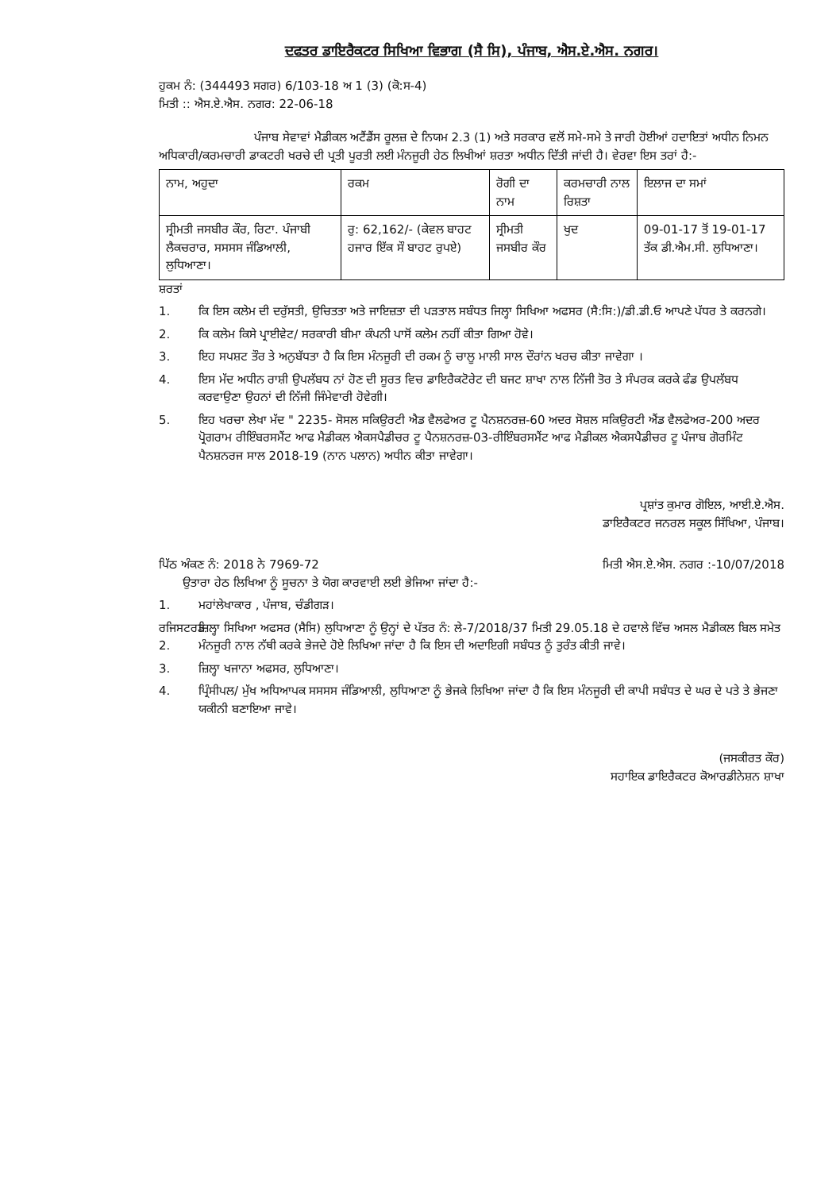ਦਫਤਰ ਡਾਇਰੈਕਟਰ ਸਿਖਿਆ ਵਿਭਾਗ (ਸੈ ਸਿ), ਪੰਜਾਬ, ਐਸ.ਏ.ਐਸ. ਨਗਰ।
ਹੁਕਮ ਨੰ: (344493 ਸਗਰ) 6/103-18 ਅ 1 (3) (ਕੋ:ਸ-4)
ਮਿਤੀ :: ਐਸ.ਏ.ਐਸ. ਨਗਰ: 22-06-18
ਪੰਜਾਬ ਸੇਵਾਵਾਂ ਮੈਡੀਕਲ ਅਟੈਂਡੈਂਸ ਰੂਲਜ਼ ਦੇ ਨਿਯਮ 2.3 (1) ਅਤੇ ਸਰਕਾਰ ਵਲੋਂ ਸਮੇ-ਸਮੇ ਤੇ ਜਾਰੀ ਹੋਈਆਂ ਹਦਾਇਤਾਂ ਅਧੀਨ ਨਿਮਨ ਅਧਿਕਾਰੀ/ਕਰਮਚਾਰੀ ਡਾਕਟਰੀ ਖਰਚੇ ਦੀ ਪ੍ਰਤੀ ਪੂਰਤੀ ਲਈ ਮੰਨਜੂਰੀ ਹੇਠ ਲਿਖੀਆਂ ਸ਼ਰਤਾ ਅਧੀਨ ਦਿੱਤੀ ਜਾਂਦੀ ਹੈ। ਵੇਰਵਾ ਇਸ ਤਰਾਂ ਹੈ:-
| ਨਾਮ, ਅਹੁਦਾ | ਰਕਮ | ਰੋਗੀ ਦਾ ਨਾਮ | ਕਰਮਚਾਰੀ ਨਾਲ ਰਿਸ਼ਤਾ | ਇਲਾਜ ਦਾ ਸਮਾਂ |
| --- | --- | --- | --- | --- |
| ਸ੍ਰੀਮਤੀ ਜਸਬੀਰ ਕੌਰ, ਰਿਟਾ. ਪੰਜਾਬੀ ਲੈਕਚਰਾਰ, ਸਸਸਸ ਜੰਡਿਆਲੀ, ਲੁਧਿਆਣਾ। | ਰੁ: 62,162/- (ਕੇਵਲ ਬਾਹਟ ਹਜਾਰ ਇੱਕ ਸੌ ਬਾਹਟ ਰੁਪਏ) | ਸ੍ਰੀਮਤੀ ਜਸਬੀਰ ਕੌਰ | ਖੁਦ | 09-01-17 ਤੋਂ 19-01-17 ਤੱਕ ਡੀ.ਐਮ.ਸੀ. ਲੁਧਿਆਣਾ। |
ਸ਼ਰਤਾਂ
1. ਕਿ ਇਸ ਕਲੇਮ ਦੀ ਦਰੁੱਸਤੀ, ਉਚਿਤਤਾ ਅਤੇ ਜਾਇਜ਼ਤਾ ਦੀ ਪੜਤਾਲ ਸਬੰਧਤ ਜਿਲ੍ਹਾ ਸਿਖਿਆ ਅਫਸਰ (ਸੈ:ਸਿ:)/ਡੀ.ਡੀ.ਓ ਆਪਣੇ ਪੱਧਰ ਤੇ ਕਰਨਗੇ।
2. ਕਿ ਕਲੇਮ ਕਿਸੇ ਪ੍ਰਾਈਵੇਟ/ ਸਰਕਾਰੀ ਬੀਮਾ ਕੰਪਨੀ ਪਾਸੋਂ ਕਲੇਮ ਨਹੀਂ ਕੀਤਾ ਗਿਆ ਹੋਵੇ।
3. ਇਹ ਸਪਸ਼ਟ ਤੌਰ ਤੇ ਅਨੁਬੱਧਤਾ ਹੈ ਕਿ ਇਸ ਮੰਨਜੂਰੀ ਦੀ ਰਕਮ ਨੂੰ ਚਾਲੂ ਮਾਲੀ ਸਾਲ ਦੌਰਾਂਨ ਖਰਚ ਕੀਤਾ ਜਾਵੇਗਾ ।
4. ਇਸ ਮੱਦ ਅਧੀਨ ਰਾਸ਼ੀ ਉਪਲੱਬਧ ਨਾਂ ਹੋਣ ਦੀ ਸੂਰਤ ਵਿਚ ਡਾਇਰੈਕਟੋਰੇਟ ਦੀ ਬਜਟ ਸ਼ਾਖਾ ਨਾਲ ਨਿੱਜੀ ਤੋਰ ਤੇ ਸੰਪਰਕ ਕਰਕੇ ਫੰਡ ਉਪਲੱਬਧ ਕਰਵਾਉਣਾ ਉਹਨਾਂ ਦੀ ਨਿੱਜੀ ਜਿੰਮੇਵਾਰੀ ਹੋਵੇਗੀ।
5. ਇਹ ਖਰਚਾ ਲੇਖਾ ਮੱਦ " 2235- ਸੋਸਲ ਸਕਿਉਰਟੀ ਐਡ ਵੈਲਫੇਅਰ ਟੂ ਪੈਨਸ਼ਨਰਜ਼-60 ਅਦਰ ਸੋਸ਼ਲ ਸਕਿਉਰਟੀ ਐਂਡ ਵੈਲਫੇਅਰ-200 ਅਦਰ ਪ੍ਰੋਗਰਾਮ ਰੀਇੰਬਰਸਮੈਂਟ ਆਫ ਮੈਡੀਕਲ ਐਕਸਪੈਡੀਚਰ ਟੂ ਪੈਨਸ਼ਨਰਜ਼-03-ਰੀਇੰਬਰਸਮੈਂਟ ਆਫ ਮੈਡੀਕਲ ਐਕਸਪੈਡੀਚਰ ਟੂ ਪੰਜਾਬ ਗੋਰਮਿੰਟ ਪੈਨਸ਼ਨਰਜ ਸਾਲ 2018-19 (ਨਾਨ ਪਲਾਨ) ਅਧੀਨ ਕੀਤਾ ਜਾਵੇਗਾ।
ਪ੍ਰਸ਼ਾਂਤ ਕੁਮਾਰ ਗੋਇਲ, ਆਈ.ਏ.ਐਸ.
ਡਾਇਰੈਕਟਰ ਜਨਰਲ ਸਕੂਲ ਸਿੱਖਿਆ, ਪੰਜਾਬ।
ਪਿੱਠ ਅੰਕਣ ਨੰ: 2018 ਨੇ 7969-72 ਮਿਤੀ ਐਸ.ਏ.ਐਸ. ਨਗਰ :-10/07/2018
ਉਤਾਰਾ ਹੇਠ ਲਿਖਿਆ ਨੂੰ ਸੂਚਨਾ ਤੇ ਯੋਗ ਕਾਰਵਾਈ ਲਈ ਭੇਜਿਆ ਜਾਂਦਾ ਹੈ:-
1. ਮਹਾਂਲੇਖਾਕਾਰ , ਪੰਜਾਬ, ਚੰਡੀਗੜ।
ਰਜਿਸਟਰਡ 2. ਜ਼ਿਲ੍ਹਾ ਸਿਖਿਆ ਅਫਸਰ (ਸੈਸਿ) ਲੁਧਿਆਣਾ ਨੂੰ ਉਨ੍ਹਾਂ ਦੇ ਪੱਤਰ ਨੰ: ਲੇ-7/2018/37 ਮਿਤੀ 29.05.18 ਦੇ ਹਵਾਲੇ ਵਿੱਚ ਅਸਲ ਮੈਡੀਕਲ ਬਿਲ ਸਮੇਤ ਮੰਨਜੂਰੀ ਨਾਲ ਨੱਥੀ ਕਰਕੇ ਭੇਜਦੇ ਹੋਏ ਲਿਖਿਆ ਜਾਂਦਾ ਹੈ ਕਿ ਇਸ ਦੀ ਅਦਾਇਗੀ ਸਬੰਧਤ ਨੂੰ ਤੁਰੰਤ ਕੀਤੀ ਜਾਵੇ।
3. ਜ਼ਿਲ੍ਹਾ ਖਜਾਨਾ ਅਫਸਰ, ਲੁਧਿਆਣਾ।
4. ਪ੍ਰਿੰਸੀਪਲ/ ਮੁੱਖ ਅਧਿਆਪਕ ਸਸਸਸ ਜੰਡਿਆਲੀ, ਲੁਧਿਆਣਾ ਨੂੰ ਭੇਜਕੇ ਲਿਖਿਆ ਜਾਂਦਾ ਹੈ ਕਿ ਇਸ ਮੰਨਜੂਰੀ ਦੀ ਕਾਪੀ ਸਬੰਧਤ ਦੇ ਘਰ ਦੇ ਪਤੇ ਤੇ ਭੇਜਣਾ ਯਕੀਨੀ ਬਣਾਇਆ ਜਾਵੇ।
(ਜਸਕੀਰਤ ਕੌਰ)
ਸਹਾਇਕ ਡਾਇਰੈਕਟਰ ਕੋਆਰਡੀਨੇਸ਼ਨ ਸ਼ਾਖਾ